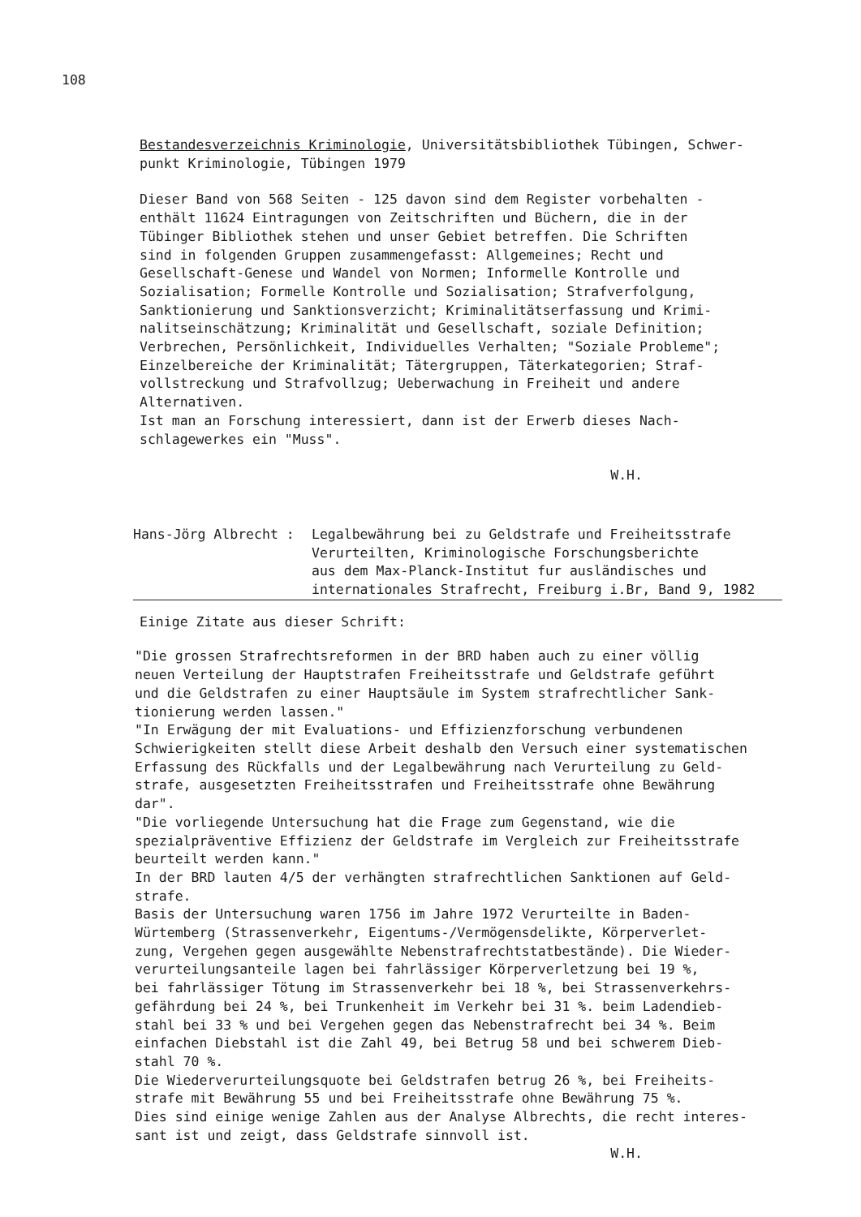108
Bestandesverzeichnis Kriminologie, Universitätsbibliothek Tübingen, Schwer-
punkt Kriminologie, Tübingen 1979
Dieser Band von 568 Seiten - 125 davon sind dem Register vorbehalten -
enthält 11624 Eintragungen von Zeitschriften und Büchern, die in der
Tübinger Bibliothek stehen und unser Gebiet betreffen. Die Schriften
sind in folgenden Gruppen zusammengefasst: Allgemeines; Recht und
Gesellschaft-Genese und Wandel von Normen; Informelle Kontrolle und
Sozialisation; Formelle Kontrolle und Sozialisation; Strafverfolgung,
Sanktionierung und Sanktionsverzicht; Kriminalitätserfassung und Krimi-
nalitseinschätzung; Kriminalität und Gesellschaft, soziale Definition;
Verbrechen, Persönlichkeit, Individuelles Verhalten; "Soziale Probleme";
Einzelbereiche der Kriminalität; Tätergruppen, Täterkategorien; Straf-
vollstreckung und Strafvollzug; Ueberwachung in Freiheit und andere
Alternativen.
Ist man an Forschung interessiert, dann ist der Erwerb dieses Nach-
schlagewerkes ein "Muss".
W.H.
Hans-Jörg Albrecht : Legalbewährung bei zu Geldstrafe und Freiheitsstrafe
Verurteilten, Kriminologische Forschungsberichte
aus dem Max-Planck-Institut fur ausländisches und
internationales Strafrecht, Freiburg i.Br, Band 9, 1982
Einige Zitate aus dieser Schrift:
"Die grossen Strafrechtsreformen in der BRD haben auch zu einer völlig
neuen Verteilung der Hauptstrafen Freiheitsstrafe und Geldstrafe geführt
und die Geldstrafen zu einer Hauptsäule im System strafrechtlicher Sank-
tionierung werden lassen."
"In Erwägung der mit Evaluations- und Effizienzforschung verbundenen
Schwierigkeiten stellt diese Arbeit deshalb den Versuch einer systematischen
Erfassung des Rückfalls und der Legalbewährung nach Verurteilung zu Geld-
strafe, ausgesetzten Freiheitsstrafen und Freiheitsstrafe ohne Bewährung
dar".
"Die vorliegende Untersuchung hat die Frage zum Gegenstand, wie die
spezialpräventive Effizienz der Geldstrafe im Vergleich zur Freiheitsstrafe
beurteilt werden kann."
In der BRD lauten 4/5 der verhängten strafrechtlichen Sanktionen auf Geld-
strafe.
Basis der Untersuchung waren 1756 im Jahre 1972 Verurteilte in Baden-
Würtemberg (Strassenverkehr, Eigentums-/Vermögensdelikte, Körperverlet-
zung, Vergehen gegen ausgewählte Nebenstrafrechtstatbestände). Die Wieder-
verurteilungsanteile lagen bei fahrlässiger Körperverletzung bei 19 %,
bei fahrlässiger Tötung im Strassenverkehr bei 18 %, bei Strassenverkehrs-
gefährdung bei 24 %, bei Trunkenheit im Verkehr bei 31 %. beim Ladendieb-
stahl bei 33 % und bei Vergehen gegen das Nebenstrafrecht bei 34 %. Beim
einfachen Diebstahl ist die Zahl 49, bei Betrug 58 und bei schwerem Dieb-
stahl 70 %.
Die Wiederverurteilungsquote bei Geldstrafen betrug 26 %, bei Freiheits-
strafe mit Bewährung 55 und bei Freiheitsstrafe ohne Bewährung 75 %.
Dies sind einige wenige Zahlen aus der Analyse Albrechts, die recht interes-
sant ist und zeigt, dass Geldstrafe sinnvoll ist.
W.H.